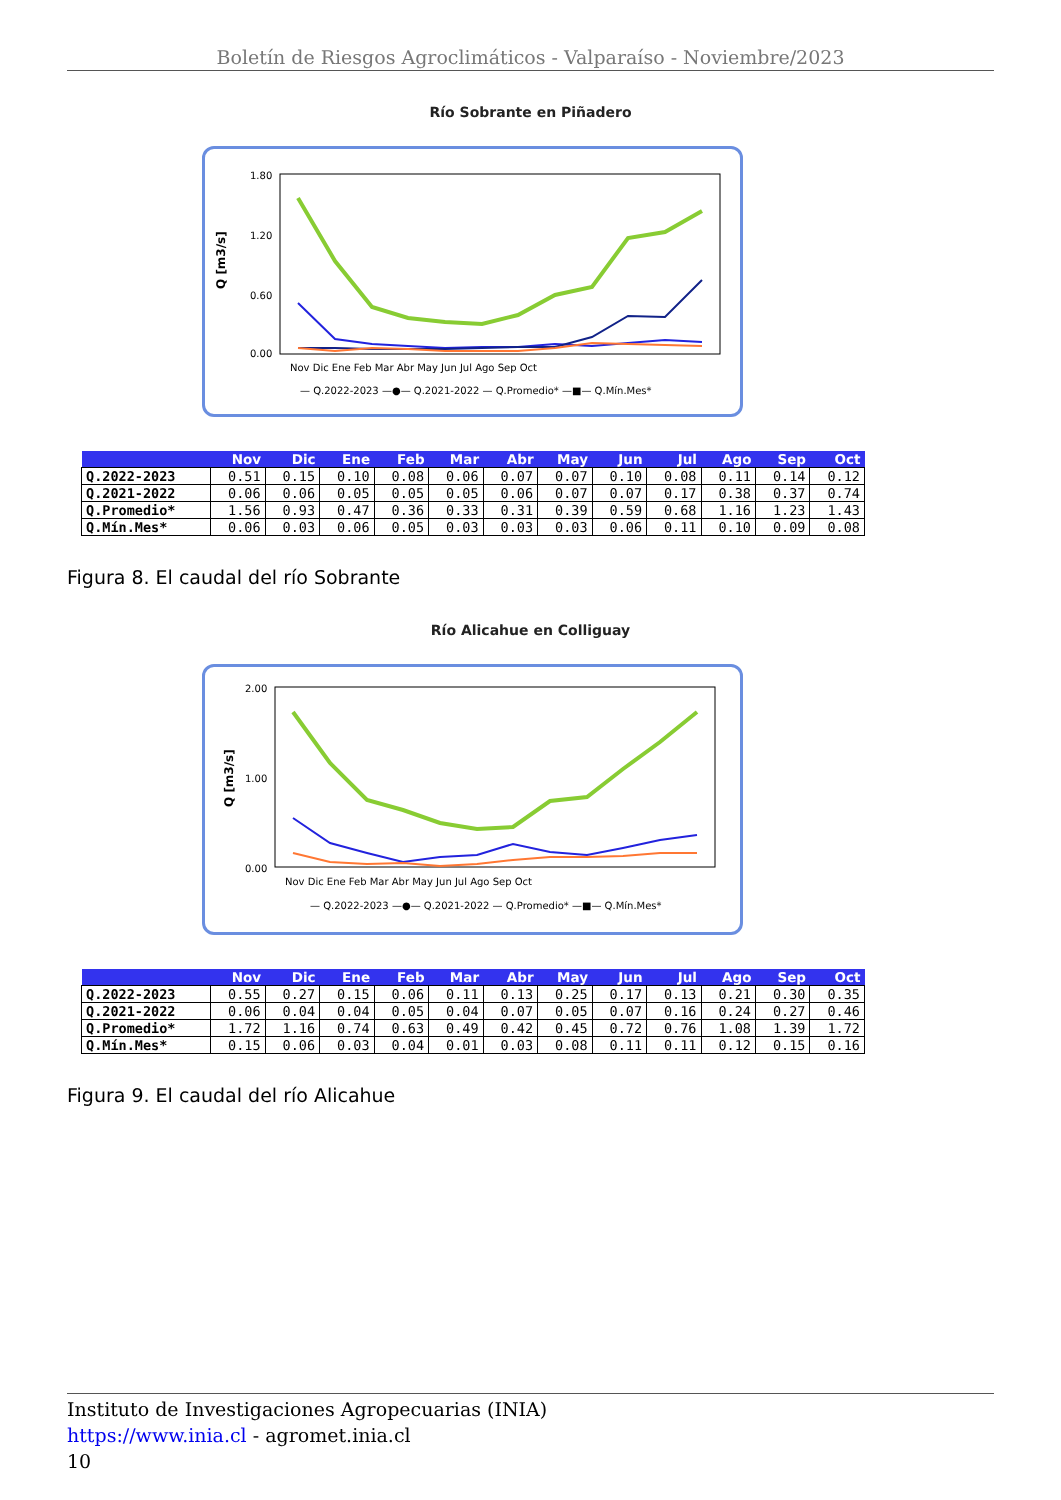Boletín de Riesgos Agroclimáticos - Valparaíso - Noviembre/2023
Río Sobrante en Piñadero
Q [m3/s]
1.80
1.20
0.60
0.00
Nov Dic Ene Feb Mar Abr May Jun Jul Ago Sep Oct
— Q.2022-2023 —●— Q.2021-2022 — Q.Promedio* —■— Q.Mín.Mes*
| | Nov | Dic | Ene | Feb | Mar | Abr | May | Jun | Jul | Ago | Sep | Oct |
| --- | --- | --- | --- | --- | --- | --- | --- | --- | --- | --- | --- | --- |
| Q.2022-2023 | 0.51 | 0.15 | 0.10 | 0.08 | 0.06 | 0.07 | 0.07 | 0.10 | 0.08 | 0.11 | 0.14 | 0.12 |
| Q.2021-2022 | 0.06 | 0.06 | 0.05 | 0.05 | 0.05 | 0.06 | 0.07 | 0.07 | 0.17 | 0.38 | 0.37 | 0.74 |
| Q.Promedio* | 1.56 | 0.93 | 0.47 | 0.36 | 0.33 | 0.31 | 0.39 | 0.59 | 0.68 | 1.16 | 1.23 | 1.43 |
| Q.Mín.Mes* | 0.06 | 0.03 | 0.06 | 0.05 | 0.03 | 0.03 | 0.03 | 0.06 | 0.11 | 0.10 | 0.09 | 0.08 |
Figura 8. El caudal del río Sobrante
Río Alicahue en Colliguay
Q [m3/s]
2.00
1.00
0.00
Nov Dic Ene Feb Mar Abr May Jun Jul Ago Sep Oct
— Q.2022-2023 —●— Q.2021-2022 — Q.Promedio* —■— Q.Mín.Mes*
| | Nov | Dic | Ene | Feb | Mar | Abr | May | Jun | Jul | Ago | Sep | Oct |
| --- | --- | --- | --- | --- | --- | --- | --- | --- | --- | --- | --- | --- |
| Q.2022-2023 | 0.55 | 0.27 | 0.15 | 0.06 | 0.11 | 0.13 | 0.25 | 0.17 | 0.13 | 0.21 | 0.30 | 0.35 |
| Q.2021-2022 | 0.06 | 0.04 | 0.04 | 0.05 | 0.04 | 0.07 | 0.05 | 0.07 | 0.16 | 0.24 | 0.27 | 0.46 |
| Q.Promedio* | 1.72 | 1.16 | 0.74 | 0.63 | 0.49 | 0.42 | 0.45 | 0.72 | 0.76 | 1.08 | 1.39 | 1.72 |
| Q.Mín.Mes* | 0.15 | 0.06 | 0.03 | 0.04 | 0.01 | 0.03 | 0.08 | 0.11 | 0.11 | 0.12 | 0.15 | 0.16 |
Figura 9. El caudal del río Alicahue
Instituto de Investigaciones Agropecuarias (INIA)
https://www.inia.cl - agromet.inia.cl
10